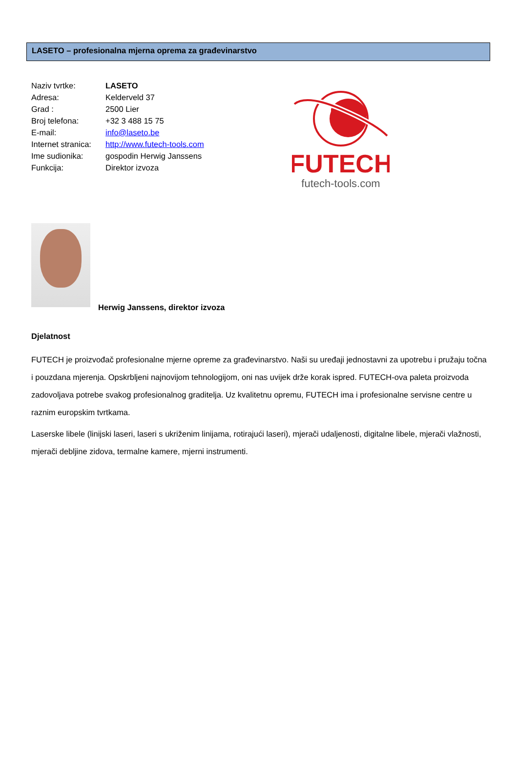LASETO – profesionalna mjerna oprema za građevinarstvo
Naziv tvrtke: LASETO
Adresa: Kelderveld 37
Grad : 2500 Lier
Broj telefona: +32 3 488 15 75
E-mail: info@laseto.be
Internet stranica: http://www.futech-tools.com
Ime sudionika: gospodin Herwig Janssens
Funkcija: Direktor izvoza
FUTECH
futech-tools.com
Herwig Janssens, direktor izvoza
Djelatnost
FUTECH je proizvođač profesionalne mjerne opreme za građevinarstvo. Naši su uređaji jednostavni za upotrebu i pružaju točna i pouzdana mjerenja. Opskrbljeni najnovijom tehnologijom, oni nas uvijek drže korak ispred. FUTECH-ova paleta proizvoda zadovoljava potrebe svakog profesionalnog graditelja. Uz kvalitetnu opremu, FUTECH ima i profesionalne servisne centre u raznim europskim tvrtkama.
Laserske libele (linijski laseri, laseri s ukriženim linijama, rotirajući laseri), mjerači udaljenosti, digitalne libele, mjerači vlažnosti, mjerači debljine zidova, termalne kamere, mjerni instrumenti.